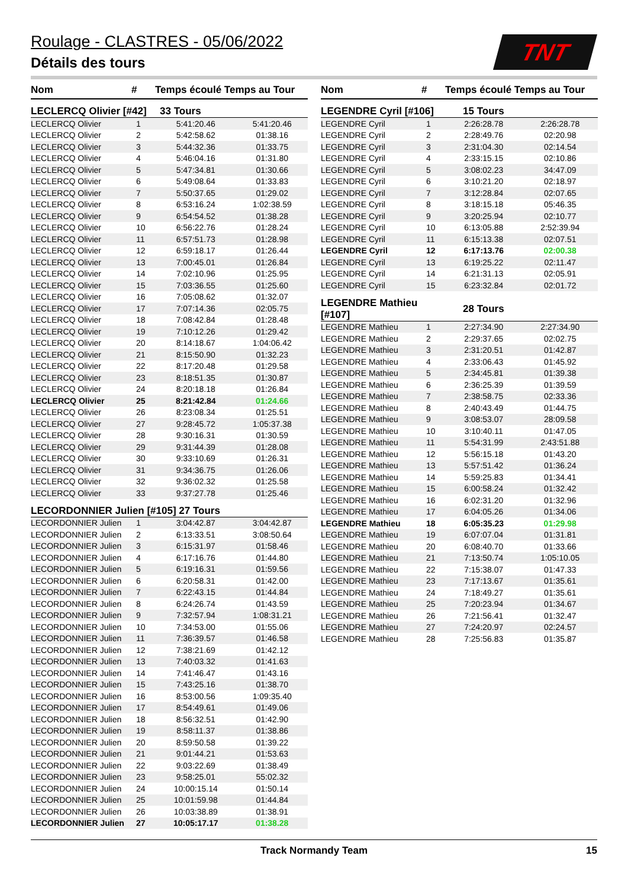Roulage - CLASTRES - 05/06/2022
Détails des tours
TNT
| Nom | # | Temps écoulé Temps au Tour | |
| --- | --- | --- | --- |
| LECLERCQ Olivier [#42] | | 33 Tours | |
| LECLERCQ Olivier | 1 | 5:41:20.46 | 5:41:20.46 |
| LECLERCQ Olivier | 2 | 5:42:58.62 | 01:38.16 |
| LECLERCQ Olivier | 3 | 5:44:32.36 | 01:33.75 |
| LECLERCQ Olivier | 4 | 5:46:04.16 | 01:31.80 |
| LECLERCQ Olivier | 5 | 5:47:34.81 | 01:30.66 |
| LECLERCQ Olivier | 6 | 5:49:08.64 | 01:33.83 |
| LECLERCQ Olivier | 7 | 5:50:37.65 | 01:29.02 |
| LECLERCQ Olivier | 8 | 6:53:16.24 | 1:02:38.59 |
| LECLERCQ Olivier | 9 | 6:54:54.52 | 01:38.28 |
| LECLERCQ Olivier | 10 | 6:56:22.76 | 01:28.24 |
| LECLERCQ Olivier | 11 | 6:57:51.73 | 01:28.98 |
| LECLERCQ Olivier | 12 | 6:59:18.17 | 01:26.44 |
| LECLERCQ Olivier | 13 | 7:00:45.01 | 01:26.84 |
| LECLERCQ Olivier | 14 | 7:02:10.96 | 01:25.95 |
| LECLERCQ Olivier | 15 | 7:03:36.55 | 01:25.60 |
| LECLERCQ Olivier | 16 | 7:05:08.62 | 01:32.07 |
| LECLERCQ Olivier | 17 | 7:07:14.36 | 02:05.75 |
| LECLERCQ Olivier | 18 | 7:08:42.84 | 01:28.48 |
| LECLERCQ Olivier | 19 | 7:10:12.26 | 01:29.42 |
| LECLERCQ Olivier | 20 | 8:14:18.67 | 1:04:06.42 |
| LECLERCQ Olivier | 21 | 8:15:50.90 | 01:32.23 |
| LECLERCQ Olivier | 22 | 8:17:20.48 | 01:29.58 |
| LECLERCQ Olivier | 23 | 8:18:51.35 | 01:30.87 |
| LECLERCQ Olivier | 24 | 8:20:18.18 | 01:26.84 |
| LECLERCQ Olivier | 25 | 8:21:42.84 | 01:24.66 |
| LECLERCQ Olivier | 26 | 8:23:08.34 | 01:25.51 |
| LECLERCQ Olivier | 27 | 9:28:45.72 | 1:05:37.38 |
| LECLERCQ Olivier | 28 | 9:30:16.31 | 01:30.59 |
| LECLERCQ Olivier | 29 | 9:31:44.39 | 01:28.08 |
| LECLERCQ Olivier | 30 | 9:33:10.69 | 01:26.31 |
| LECLERCQ Olivier | 31 | 9:34:36.75 | 01:26.06 |
| LECLERCQ Olivier | 32 | 9:36:02.32 | 01:25.58 |
| LECLERCQ Olivier | 33 | 9:37:27.78 | 01:25.46 |
| LECORDONNIER Julien [#105] 27 Tours | | | |
| LECORDONNIER Julien | 1 | 3:04:42.87 | 3:04:42.87 |
| LECORDONNIER Julien | 2 | 6:13:33.51 | 3:08:50.64 |
| LECORDONNIER Julien | 3 | 6:15:31.97 | 01:58.46 |
| LECORDONNIER Julien | 4 | 6:17:16.76 | 01:44.80 |
| LECORDONNIER Julien | 5 | 6:19:16.31 | 01:59.56 |
| LECORDONNIER Julien | 6 | 6:20:58.31 | 01:42.00 |
| LECORDONNIER Julien | 7 | 6:22:43.15 | 01:44.84 |
| LECORDONNIER Julien | 8 | 6:24:26.74 | 01:43.59 |
| LECORDONNIER Julien | 9 | 7:32:57.94 | 1:08:31.21 |
| LECORDONNIER Julien | 10 | 7:34:53.00 | 01:55.06 |
| LECORDONNIER Julien | 11 | 7:36:39.57 | 01:46.58 |
| LECORDONNIER Julien | 12 | 7:38:21.69 | 01:42.12 |
| LECORDONNIER Julien | 13 | 7:40:03.32 | 01:41.63 |
| LECORDONNIER Julien | 14 | 7:41:46.47 | 01:43.16 |
| LECORDONNIER Julien | 15 | 7:43:25.16 | 01:38.70 |
| LECORDONNIER Julien | 16 | 8:53:00.56 | 1:09:35.40 |
| LECORDONNIER Julien | 17 | 8:54:49.61 | 01:49.06 |
| LECORDONNIER Julien | 18 | 8:56:32.51 | 01:42.90 |
| LECORDONNIER Julien | 19 | 8:58:11.37 | 01:38.86 |
| LECORDONNIER Julien | 20 | 8:59:50.58 | 01:39.22 |
| LECORDONNIER Julien | 21 | 9:01:44.21 | 01:53.63 |
| LECORDONNIER Julien | 22 | 9:03:22.69 | 01:38.49 |
| LECORDONNIER Julien | 23 | 9:58:25.01 | 55:02.32 |
| LECORDONNIER Julien | 24 | 10:00:15.14 | 01:50.14 |
| LECORDONNIER Julien | 25 | 10:01:59.98 | 01:44.84 |
| LECORDONNIER Julien | 26 | 10:03:38.89 | 01:38.91 |
| LECORDONNIER Julien | 27 | 10:05:17.17 | 01:38.28 |
| Nom | # | Temps écoulé Temps au Tour | |
| --- | --- | --- | --- |
| LEGENDRE Cyril [#106] | | 15 Tours | |
| LEGENDRE Cyril | 1 | 2:26:28.78 | 2:26:28.78 |
| LEGENDRE Cyril | 2 | 2:28:49.76 | 02:20.98 |
| LEGENDRE Cyril | 3 | 2:31:04.30 | 02:14.54 |
| LEGENDRE Cyril | 4 | 2:33:15.15 | 02:10.86 |
| LEGENDRE Cyril | 5 | 3:08:02.23 | 34:47.09 |
| LEGENDRE Cyril | 6 | 3:10:21.20 | 02:18.97 |
| LEGENDRE Cyril | 7 | 3:12:28.84 | 02:07.65 |
| LEGENDRE Cyril | 8 | 3:18:15.18 | 05:46.35 |
| LEGENDRE Cyril | 9 | 3:20:25.94 | 02:10.77 |
| LEGENDRE Cyril | 10 | 6:13:05.88 | 2:52:39.94 |
| LEGENDRE Cyril | 11 | 6:15:13.38 | 02:07.51 |
| LEGENDRE Cyril | 12 | 6:17:13.76 | 02:00.38 |
| LEGENDRE Cyril | 13 | 6:19:25.22 | 02:11.47 |
| LEGENDRE Cyril | 14 | 6:21:31.13 | 02:05.91 |
| LEGENDRE Cyril | 15 | 6:23:32.84 | 02:01.72 |
| LEGENDRE Mathieu [#107] | | 28 Tours | |
| LEGENDRE Mathieu | 1 | 2:27:34.90 | 2:27:34.90 |
| LEGENDRE Mathieu | 2 | 2:29:37.65 | 02:02.75 |
| LEGENDRE Mathieu | 3 | 2:31:20.51 | 01:42.87 |
| LEGENDRE Mathieu | 4 | 2:33:06.43 | 01:45.92 |
| LEGENDRE Mathieu | 5 | 2:34:45.81 | 01:39.38 |
| LEGENDRE Mathieu | 6 | 2:36:25.39 | 01:39.59 |
| LEGENDRE Mathieu | 7 | 2:38:58.75 | 02:33.36 |
| LEGENDRE Mathieu | 8 | 2:40:43.49 | 01:44.75 |
| LEGENDRE Mathieu | 9 | 3:08:53.07 | 28:09.58 |
| LEGENDRE Mathieu | 10 | 3:10:40.11 | 01:47.05 |
| LEGENDRE Mathieu | 11 | 5:54:31.99 | 2:43:51.88 |
| LEGENDRE Mathieu | 12 | 5:56:15.18 | 01:43.20 |
| LEGENDRE Mathieu | 13 | 5:57:51.42 | 01:36.24 |
| LEGENDRE Mathieu | 14 | 5:59:25.83 | 01:34.41 |
| LEGENDRE Mathieu | 15 | 6:00:58.24 | 01:32.42 |
| LEGENDRE Mathieu | 16 | 6:02:31.20 | 01:32.96 |
| LEGENDRE Mathieu | 17 | 6:04:05.26 | 01:34.06 |
| LEGENDRE Mathieu | 18 | 6:05:35.23 | 01:29.98 |
| LEGENDRE Mathieu | 19 | 6:07:07.04 | 01:31.81 |
| LEGENDRE Mathieu | 20 | 6:08:40.70 | 01:33.66 |
| LEGENDRE Mathieu | 21 | 7:13:50.74 | 1:05:10.05 |
| LEGENDRE Mathieu | 22 | 7:15:38.07 | 01:47.33 |
| LEGENDRE Mathieu | 23 | 7:17:13.67 | 01:35.61 |
| LEGENDRE Mathieu | 24 | 7:18:49.27 | 01:35.61 |
| LEGENDRE Mathieu | 25 | 7:20:23.94 | 01:34.67 |
| LEGENDRE Mathieu | 26 | 7:21:56.41 | 01:32.47 |
| LEGENDRE Mathieu | 27 | 7:24:20.97 | 02:24.57 |
| LEGENDRE Mathieu | 28 | 7:25:56.83 | 01:35.87 |
Track Normandy Team 15